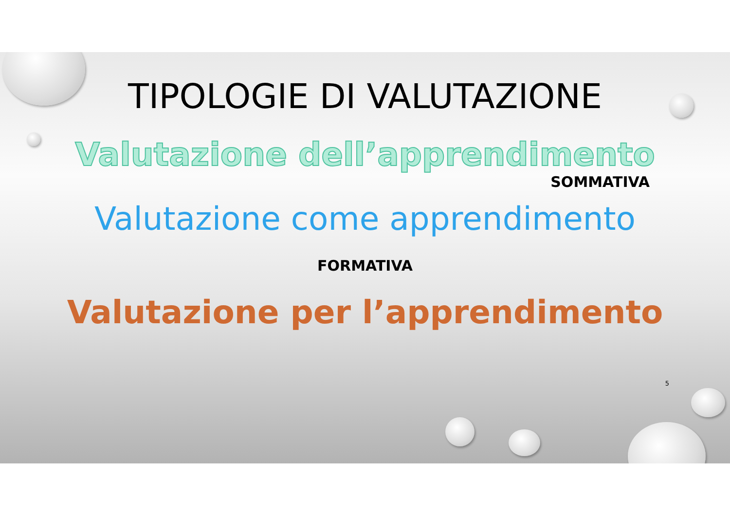TIPOLOGIE DI VALUTAZIONE
Valutazione dell’apprendimento
SOMMATIVA
Valutazione come apprendimento
FORMATIVA
Valutazione per l’apprendimento
5